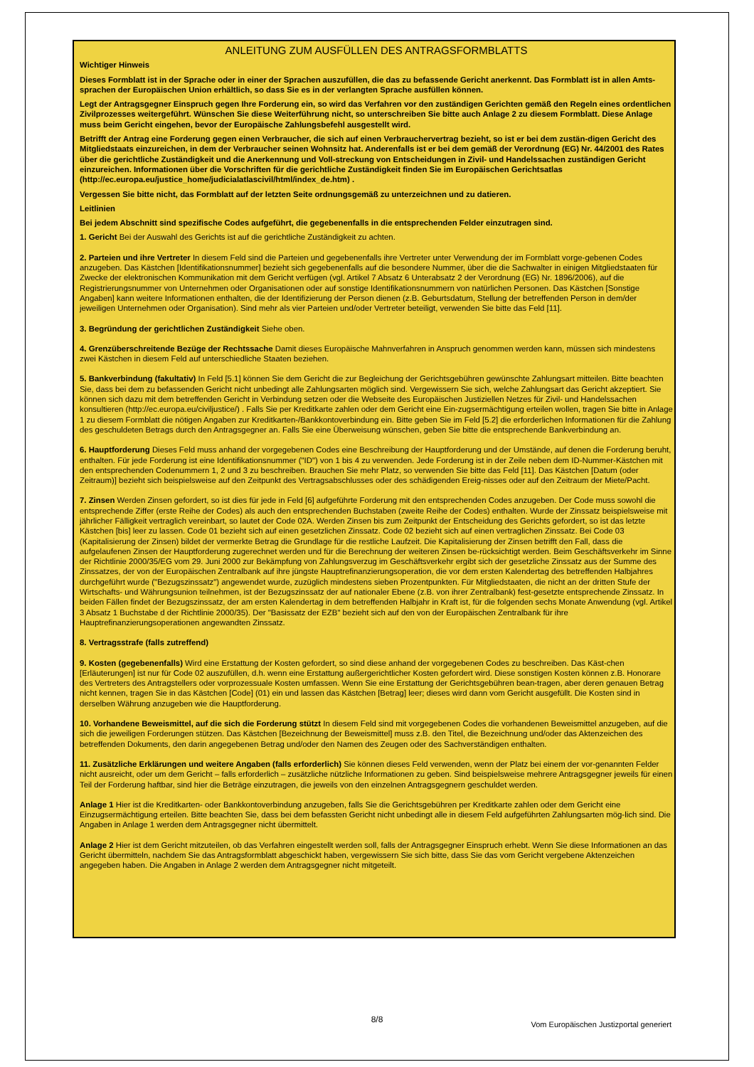ANLEITUNG ZUM AUSFÜLLEN DES ANTRAGSFORMBLATTS
Wichtiger Hinweis
Dieses Formblatt ist in der Sprache oder in einer der Sprachen auszufüllen, die das zu befassende Gericht anerkennt. Das Formblatt ist in allen Amts-sprachen der Europäischen Union erhältlich, so dass Sie es in der verlangten Sprache ausfüllen können.
Legt der Antragsgegner Einspruch gegen Ihre Forderung ein, so wird das Verfahren vor den zuständigen Gerichten gemäß den Regeln eines ordentlichen Zivilprozesses weitergeführt. Wünschen Sie diese Weiterführung nicht, so unterschreiben Sie bitte auch Anlage 2 zu diesem Formblatt. Diese Anlage muss beim Gericht eingehen, bevor der Europäische Zahlungsbefehl ausgestellt wird.
Betrifft der Antrag eine Forderung gegen einen Verbraucher, die sich auf einen Verbrauchervertrag bezieht, so ist er bei dem zustän-digen Gericht des Mitgliedstaats einzureichen, in dem der Verbraucher seinen Wohnsitz hat. Anderenfalls ist er bei dem gemäß der Verordnung (EG) Nr. 44/2001 des Rates über die gerichtliche Zuständigkeit und die Anerkennung und Voll-streckung von Entscheidungen in Zivil- und Handelssachen zuständigen Gericht einzureichen. Informationen über die Vorschriften für die gerichtliche Zuständigkeit finden Sie im Europäischen Gerichtsatlas (http://ec.europa.eu/justice_home/judicialatlascivil/html/index_de.htm) .
Vergessen Sie bitte nicht, das Formblatt auf der letzten Seite ordnungsgemäß zu unterzeichnen und zu datieren.
Leitlinien
Bei jedem Abschnitt sind spezifische Codes aufgeführt, die gegebenenfalls in die entsprechenden Felder einzutragen sind.
1. Gericht Bei der Auswahl des Gerichts ist auf die gerichtliche Zuständigkeit zu achten.
2. Parteien und ihre Vertreter In diesem Feld sind die Parteien und gegebenenfalls ihre Vertreter unter Verwendung der im Formblatt vorge-gebenen Codes anzugeben. Das Kästchen [Identifikationsnummer] bezieht sich gegebenenfalls auf die besondere Nummer, über die die Sachwalter in einigen Mitgliedstaaten für Zwecke der elektronischen Kommunikation mit dem Gericht verfügen (vgl. Artikel 7 Absatz 6 Unterabsatz 2 der Verordnung (EG) Nr. 1896/2006), auf die Registrierungsnummer von Unternehmen oder Organisationen oder auf sonstige Identifikationsnummern von natürlichen Personen. Das Kästchen [Sonstige Angaben] kann weitere Informationen enthalten, die der Identifizierung der Person dienen (z.B. Geburtsdatum, Stellung der betreffenden Person in dem/der jeweiligen Unternehmen oder Organisation). Sind mehr als vier Parteien und/oder Vertreter beteiligt, verwenden Sie bitte das Feld [11].
3. Begründung der gerichtlichen Zuständigkeit Siehe oben.
4. Grenzüberschreitende Bezüge der Rechtssache Damit dieses Europäische Mahnverfahren in Anspruch genommen werden kann, müssen sich mindestens zwei Kästchen in diesem Feld auf unterschiedliche Staaten beziehen.
5. Bankverbindung (fakultativ) In Feld [5.1] können Sie dem Gericht die zur Begleichung der Gerichtsgebühren gewünschte Zahlungsart mitteilen. Bitte beachten Sie, dass bei dem zu befassenden Gericht nicht unbedingt alle Zahlungsarten möglich sind. Vergewissern Sie sich, welche Zahlungsart das Gericht akzeptiert. Sie können sich dazu mit dem betreffenden Gericht in Verbindung setzen oder die Webseite des Europäischen Justiziellen Netzes für Zivil- und Handelssachen konsultieren (http://ec.europa.eu/civiljustice/) . Falls Sie per Kreditkarte zahlen oder dem Gericht eine Ein-zugsermächtigung erteilen wollen, tragen Sie bitte in Anlage 1 zu diesem Formblatt die nötigen Angaben zur Kreditkarten-/Bankkontoverbindung ein. Bitte geben Sie im Feld [5.2] die erforderlichen Informationen für die Zahlung des geschuldeten Betrags durch den Antragsgegner an. Falls Sie eine Überweisung wünschen, geben Sie bitte die entsprechende Bankverbindung an.
6. Hauptforderung Dieses Feld muss anhand der vorgegebenen Codes eine Beschreibung der Hauptforderung und der Umstände, auf denen die Forderung beruht, enthalten. Für jede Forderung ist eine Identifikationsnummer ("ID") von 1 bis 4 zu verwenden. Jede Forderung ist in der Zeile neben dem ID-Nummer-Kästchen mit den entsprechenden Codenummern 1, 2 und 3 zu beschreiben. Brauchen Sie mehr Platz, so verwenden Sie bitte das Feld [11]. Das Kästchen [Datum (oder Zeitraum)] bezieht sich beispielsweise auf den Zeitpunkt des Vertragsabschlusses oder des schädigenden Ereig-nisses oder auf den Zeitraum der Miete/Pacht.
7. Zinsen Werden Zinsen gefordert, so ist dies für jede in Feld [6] aufgeführte Forderung mit den entsprechenden Codes anzugeben. Der Code muss sowohl die entsprechende Ziffer (erste Reihe der Codes) als auch den entsprechenden Buchstaben (zweite Reihe der Codes) enthalten. Wurde der Zinssatz beispielsweise mit jährlicher Fälligkeit vertraglich vereinbart, so lautet der Code 02A. Werden Zinsen bis zum Zeitpunkt der Entscheidung des Gerichts gefordert, so ist das letzte Kästchen [bis] leer zu lassen. Code 01 bezieht sich auf einen gesetzlichen Zinssatz. Code 02 bezieht sich auf einen vertraglichen Zinssatz. Bei Code 03 (Kapitalisierung der Zinsen) bildet der vermerkte Betrag die Grundlage für die restliche Laufzeit. Die Kapitalisierung der Zinsen betrifft den Fall, dass die aufgelaufenen Zinsen der Hauptforderung zugerechnet werden und für die Berechnung der weiteren Zinsen be-rücksichtigt werden. Beim Geschäftsverkehr im Sinne der Richtlinie 2000/35/EG vom 29. Juni 2000 zur Bekämpfung von Zahlungsverzug im Geschäftsverkehr ergibt sich der gesetzliche Zinssatz aus der Summe des Zinssatzes, der von der Europäischen Zentralbank auf ihre jüngste Hauptrefinanzierungsoperation, die vor dem ersten Kalendertag des betreffenden Halbjahres durchgeführt wurde ("Bezugszinssatz") angewendet wurde, zuzüglich mindestens sieben Prozentpunkten. Für Mitgliedstaaten, die nicht an der dritten Stufe der Wirtschafts- und Währungsunion teilnehmen, ist der Bezugszinssatz der auf nationaler Ebene (z.B. von ihrer Zentralbank) fest-gesetzte entsprechende Zinssatz. In beiden Fällen findet der Bezugszinssatz, der am ersten Kalendertag in dem betreffenden Halbjahr in Kraft ist, für die folgenden sechs Monate Anwendung (vgl. Artikel 3 Absatz 1 Buchstabe d der Richtlinie 2000/35). Der "Basissatz der EZB" bezieht sich auf den von der Europäischen Zentralbank für ihre Hauptrefinanzierungsoperationen angewandten Zinssatz.
8. Vertragsstrafe (falls zutreffend)
9. Kosten (gegebenenfalls) Wird eine Erstattung der Kosten gefordert, so sind diese anhand der vorgegebenen Codes zu beschreiben. Das Käst-chen [Erläuterungen] ist nur für Code 02 auszufüllen, d.h. wenn eine Erstattung außergerichtlicher Kosten gefordert wird. Diese sonstigen Kosten können z.B. Honorare des Vertreters des Antragstellers oder vorprozessuale Kosten umfassen. Wenn Sie eine Erstattung der Gerichtsgebühren bean-tragen, aber deren genauen Betrag nicht kennen, tragen Sie in das Kästchen [Code] (01) ein und lassen das Kästchen [Betrag] leer; dieses wird dann vom Gericht ausgefüllt. Die Kosten sind in derselben Währung anzugeben wie die Hauptforderung.
10. Vorhandene Beweismittel, auf die sich die Forderung stützt In diesem Feld sind mit vorgegebenen Codes die vorhandenen Beweismittel anzugeben, auf die sich die jeweiligen Forderungen stützen. Das Kästchen [Bezeichnung der Beweismittel] muss z.B. den Titel, die Bezeichnung und/oder das Aktenzeichen des betreffenden Dokuments, den darin angegebenen Betrag und/oder den Namen des Zeugen oder des Sachverständigen enthalten.
11. Zusätzliche Erklärungen und weitere Angaben (falls erforderlich) Sie können dieses Feld verwenden, wenn der Platz bei einem der vor-genannten Felder nicht ausreicht, oder um dem Gericht – falls erforderlich – zusätzliche nützliche Informationen zu geben. Sind beispielsweise mehrere Antragsgegner jeweils für einen Teil der Forderung haftbar, sind hier die Beträge einzutragen, die jeweils von den einzelnen Antragsgegnern geschuldet werden.
Anlage 1 Hier ist die Kreditkarten- oder Bankkontoverbindung anzugeben, falls Sie die Gerichtsgebühren per Kreditkarte zahlen oder dem Gericht eine Einzugsermächtigung erteilen. Bitte beachten Sie, dass bei dem befassten Gericht nicht unbedingt alle in diesem Feld aufgeführten Zahlungsarten mög-lich sind. Die Angaben in Anlage 1 werden dem Antragsgegner nicht übermittelt.
Anlage 2 Hier ist dem Gericht mitzuteilen, ob das Verfahren eingestellt werden soll, falls der Antragsgegner Einspruch erhebt. Wenn Sie diese Informationen an das Gericht übermitteln, nachdem Sie das Antragsformblatt abgeschickt haben, vergewissern Sie sich bitte, dass Sie das vom Gericht vergebene Aktenzeichen angegeben haben. Die Angaben in Anlage 2 werden dem Antragsgegner nicht mitgeteilt.
8/8
Vom Europäischen Justizportal generiert